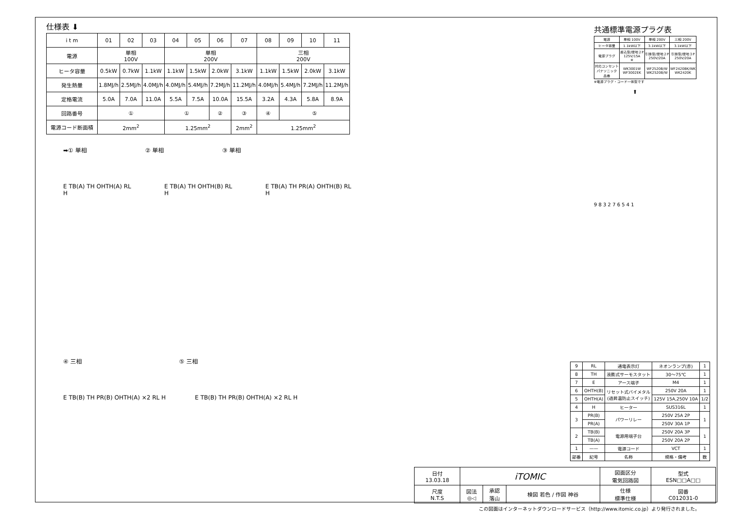仕様表 ⬇
| i t m | 01 | 02 | 03 | 04 | 05 | 06 | 07 | 08 | 09 | 10 | 11 |
| --- | --- | --- | --- | --- | --- | --- | --- | --- | --- | --- | --- |
| 電源 | 単相 100V | | | 単相 200V | | | | 三相 200V | | | |
| ヒータ容量 | 0.5kW | 0.7kW | 1.1kW | 1.1kW | 1.5kW | 2.0kW | 3.1kW | 1.1kW | 1.5kW | 2.0kW | 3.1kW |
| 発生熱量 | 1.8MJ/h | 2.5MJ/h | 4.0MJ/h | 4.0MJ/h | 5.4MJ/h | 7.2MJ/h | 11.2MJ/h | 4.0MJ/h | 5.4MJ/h | 7.2MJ/h | 11.2MJ/h |
| 定格電流 | 5.0A | 7.0A | 11.0A | 5.5A | 7.5A | 10.0A | 15.5A | 3.2A | 4.3A | 5.8A | 8.9A |
| 回路番号 | ① | | | ① | | ② | ③ | ④ | ⑤ | | |
| 電源コード断面積 | 2mm<sup>2</sup> | | | 1.25mm<sup>2</sup> | | | 2mm<sup>2</sup> | 1.25mm<sup>2</sup> | | | |
➡① 単相 ② 単相 ③ 単相
E TB(A) TH OHTH(A) RL H E TB(A) TH OHTH(B) RL H E TB(A) TH PR(A) OHTH(B) RL H
④ 三相 ⑤ 三相
E TB(B) TH PR(B) OHTH(A) ×2 RL H E TB(B) TH PR(B) OHTH(A) ×2 RL H
共通標準電源プラグ表
| 電源 | 単相 100V | 単相 200V | 三相 200V |
| --- | --- | --- | --- |
| ヒータ容量 | 1.1kW以下 | 3.1kW以下 | 3.1kW以下 |
| 電源プラグ | 差込型/接地２P 125V/15A ※ | 引掛型/接地２P 250V/20A | 引掛型/接地３P 250V/20A |
| 対応コンセント パナソニック 品番 | WK3001W WF3002EK | WF2520B/W WK2520B/W | WF2420BK/WK WK2420K |
※電源プラグ・コード一体型です
⬆
9 8 3 2 7 6 5 4 1
| 9 | RL | 通電表示灯 | ネオンランプ(赤) | 1 |
| 8 | TH | 液膨式サーモスタット | 30～75℃ | 1 |
| 7 | E | アース端子 | M4 | 1 |
| 6 | OHTH(B) | リセット式バイメタル (過昇温防止スイッチ) | 250V 20A | 1 |
| 5 | OHTH(A) | | 125V 15A,250V 10A | 1/2 |
| 4 | H | ヒーター | SUS316L | 1 |
| 3 | PR(B) | パワーリレー | 250V 25A 2P | 1 |
| | PR(A) | | 250V 30A 1P | |
| 2 | TB(B) | 電源用端子台 | 250V 20A 3P | 1 |
| | TB(A) | | 250V 20A 2P | |
| 1 | —— | 電源コード | VCT | 1 |
| 部番 | 記号 | 名称 | 規格・備考 | 数 |
| 日付 13.03.18 | iTOMIC | | | 図面区分 電気回路図 | 型式 ESN□□A□□ |
| 尺度 N.T.S | 図法 ◎◁ | 承認 落山 | 検図 若色 / 作図 神谷 | 仕様 標準仕様 | 図番 C012031-0 |
この図面はインターネットダウンロードサービス（http://www.itomic.co.jp）より発行されました。